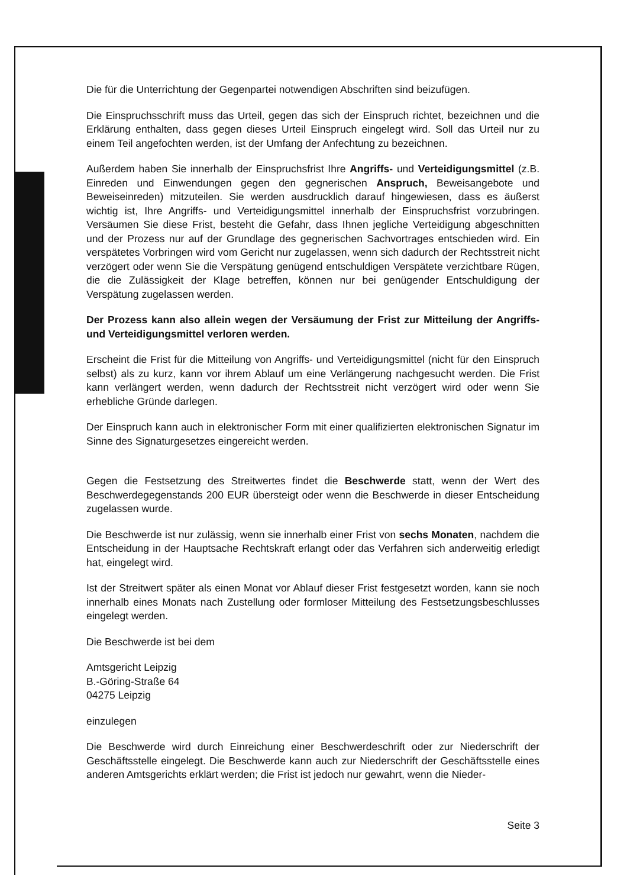Die für die Unterrichtung der Gegenpartei notwendigen Abschriften sind beizufügen.
Die Einspruchsschrift muss das Urteil, gegen das sich der Einspruch richtet, bezeichnen und die Erklärung enthalten, dass gegen dieses Urteil Einspruch eingelegt wird. Soll das Urteil nur zu einem Teil angefochten werden, ist der Umfang der Anfechtung zu bezeichnen.
Außerdem haben Sie innerhalb der Einspruchsfrist Ihre Angriffs- und Verteidigungsmittel (z.B. Einreden und Einwendungen gegen den gegnerischen Anspruch, Beweisangebote und Beweiseinreden) mitzuteilen. Sie werden ausdrucklich darauf hingewiesen, dass es äußerst wichtig ist, Ihre Angriffs- und Verteidigungsmittel innerhalb der Einspruchsfrist vorzubringen. Versäumen Sie diese Frist, besteht die Gefahr, dass Ihnen jegliche Verteidigung abgeschnitten und der Prozess nur auf der Grundlage des gegnerischen Sachvortrages entschieden wird. Ein verspätetes Vorbringen wird vom Gericht nur zugelassen, wenn sich dadurch der Rechtsstreit nicht verzögert oder wenn Sie die Verspätung genügend entschuldigen Verspätete verzichtbare Rügen, die die Zulässigkeit der Klage betreffen, können nur bei genügender Entschuldigung der Verspätung zugelassen werden.
Der Prozess kann also allein wegen der Versäumung der Frist zur Mitteilung der Angriffs- und Verteidigungsmittel verloren werden.
Erscheint die Frist für die Mitteilung von Angriffs- und Verteidigungsmittel (nicht für den Einspruch selbst) als zu kurz, kann vor ihrem Ablauf um eine Verlängerung nachgesucht werden. Die Frist kann verlängert werden, wenn dadurch der Rechtsstreit nicht verzögert wird oder wenn Sie erhebliche Gründe darlegen.
Der Einspruch kann auch in elektronischer Form mit einer qualifizierten elektronischen Signatur im Sinne des Signaturgesetzes eingereicht werden.
Gegen die Festsetzung des Streitwertes findet die Beschwerde statt, wenn der Wert des Beschwerdegegenstands 200 EUR übersteigt oder wenn die Beschwerde in dieser Entscheidung zugelassen wurde.
Die Beschwerde ist nur zulässig, wenn sie innerhalb einer Frist von sechs Monaten, nachdem die Entscheidung in der Hauptsache Rechtskraft erlangt oder das Verfahren sich anderweitig erledigt hat, eingelegt wird.
Ist der Streitwert später als einen Monat vor Ablauf dieser Frist festgesetzt worden, kann sie noch innerhalb eines Monats nach Zustellung oder formloser Mitteilung des Festsetzungsbeschlusses eingelegt werden.
Die Beschwerde ist bei dem
Amtsgericht Leipzig
B.-Göring-Straße 64
04275 Leipzig
einzulegen
Die Beschwerde wird durch Einreichung einer Beschwerdeschrift oder zur Niederschrift der Geschäftsstelle eingelegt. Die Beschwerde kann auch zur Niederschrift der Geschäftsstelle eines anderen Amtsgerichts erklärt werden; die Frist ist jedoch nur gewahrt, wenn die Nieder-
Seite 3